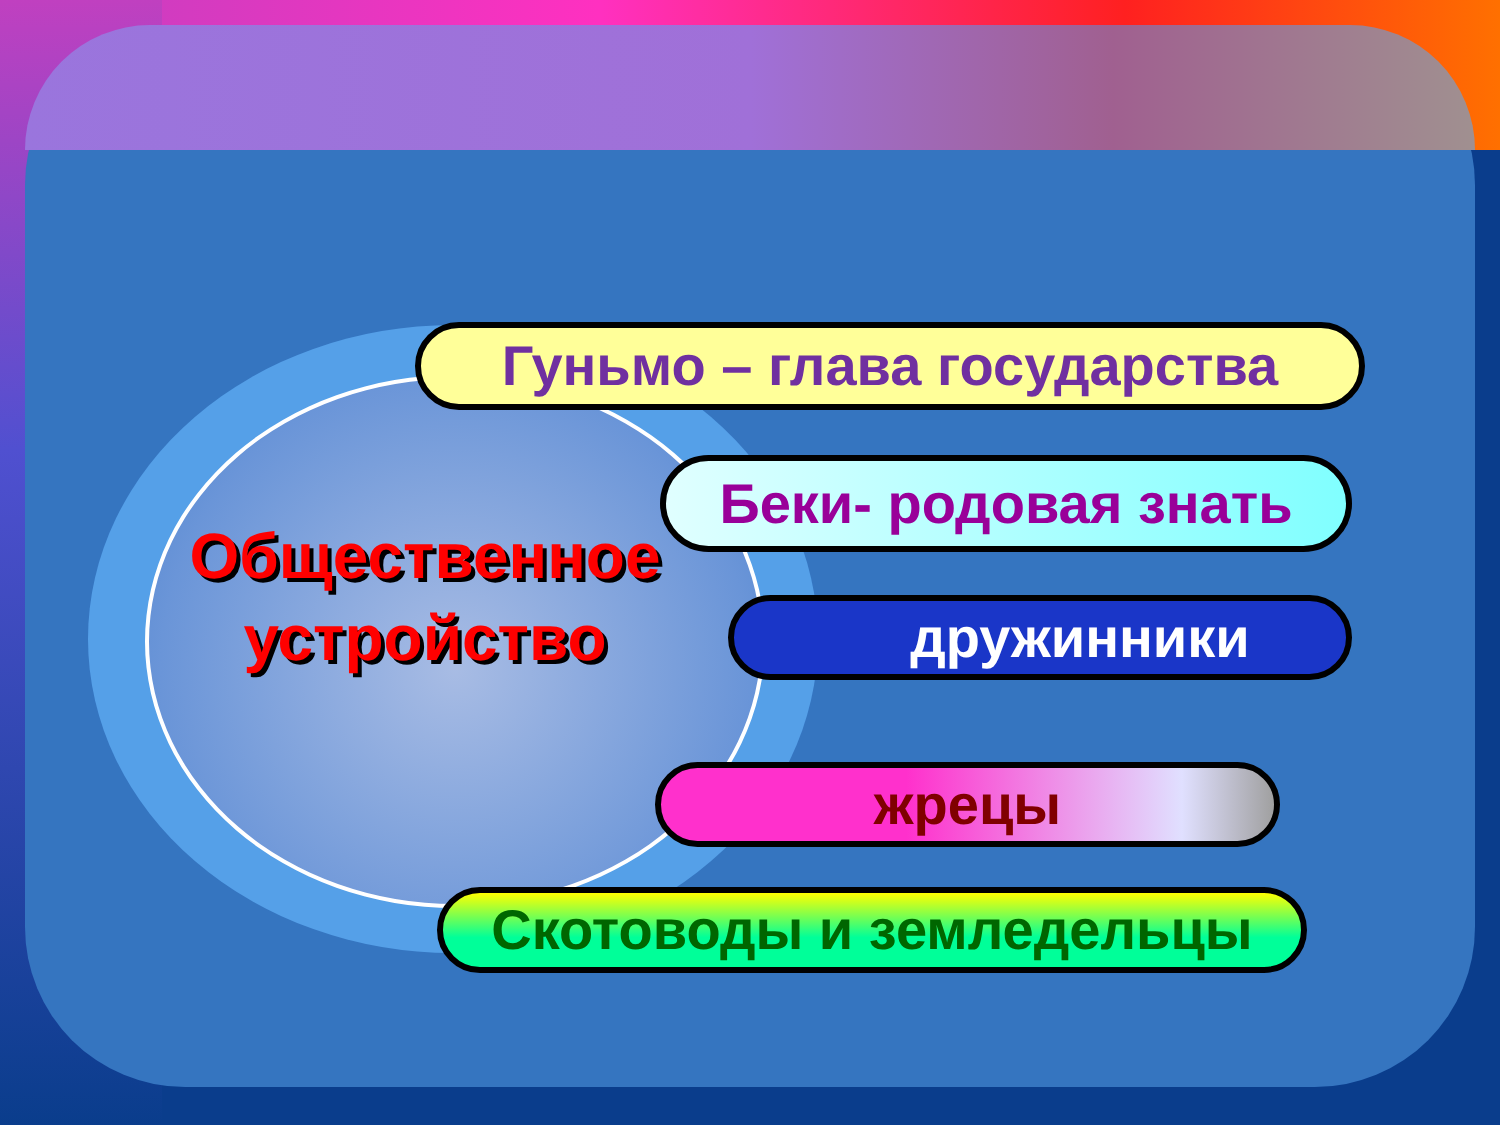Общественное устройство
Гуньмо – глава государства
Беки- родовая знать
дружинники
жрецы
Скотоводы и земледельцы